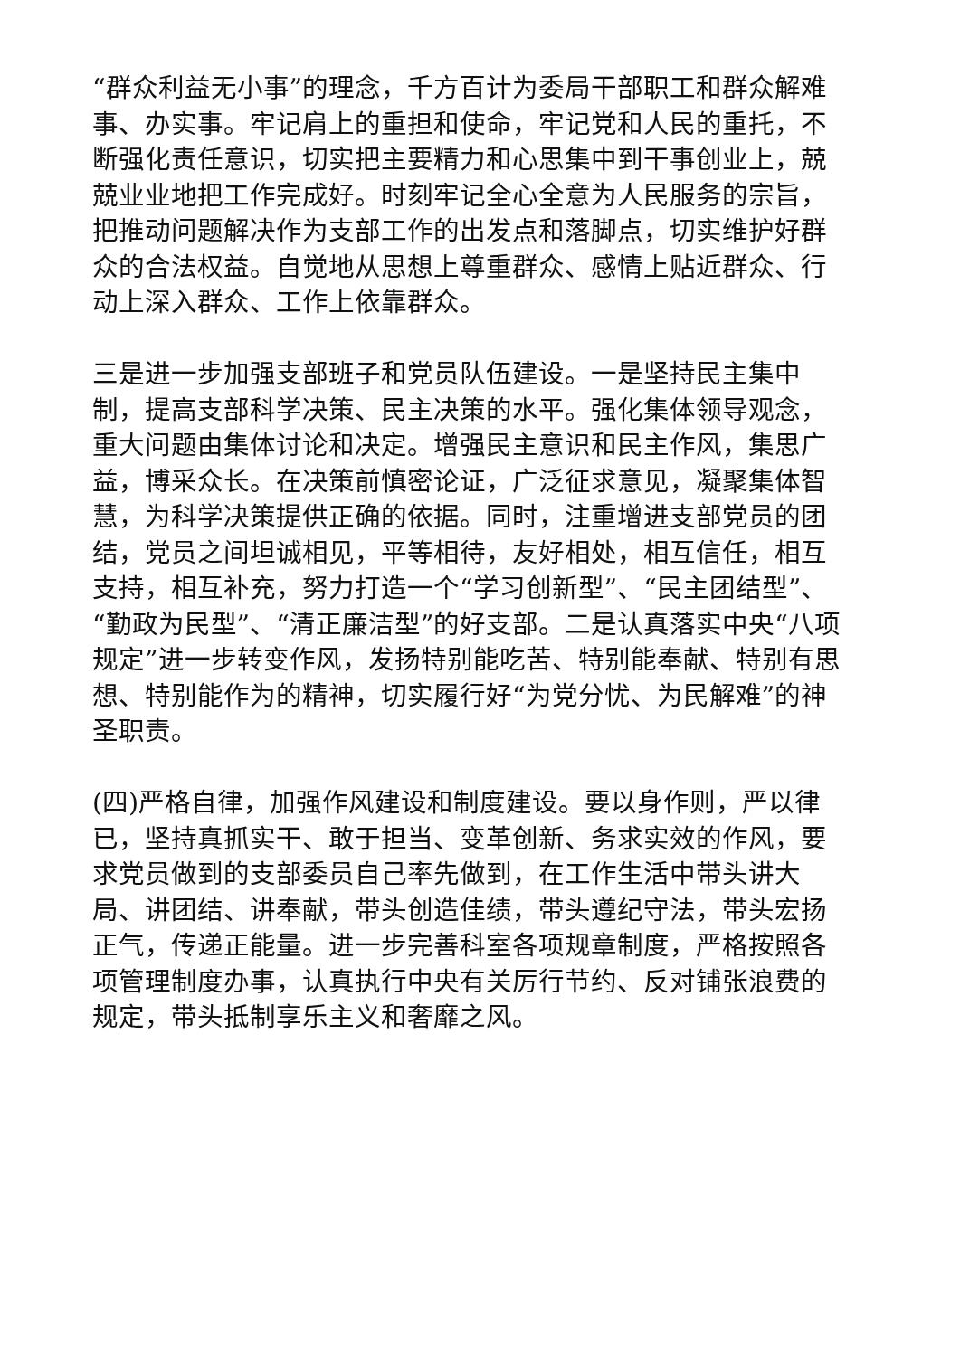“群众利益无小事”的理念，千方百计为委局干部职工和群众解难事、办实事。牢记肩上的重担和使命，牢记党和人民的重托，不断强化责任意识，切实把主要精力和心思集中到干事创业上，兢兢业业地把工作完成好。时刻牢记全心全意为人民服务的宗旨，把推动问题解决作为支部工作的出发点和落脚点，切实维护好群众的合法权益。自觉地从思想上尊重群众、感情上贴近群众、行动上深入群众、工作上依靠群众。
三是进一步加强支部班子和党员队伍建设。一是坚持民主集中制，提高支部科学决策、民主决策的水平。强化集体领导观念，重大问题由集体讨论和决定。增强民主意识和民主作风，集思广益，博采众长。在决策前慎密论证，广泛征求意见，凝聚集体智慧，为科学决策提供正确的依据。同时，注重增进支部党员的团结，党员之间坦诚相见，平等相待，友好相处，相互信任，相互支持，相互补充，努力打造一个“学习创新型”、“民主团结型”、“勤政为民型”、“清正廉洁型”的好支部。二是认真落实中央“八项规定”进一步转变作风，发扬特别能吃苦、特别能奉献、特别有思想、特别能作为的精神，切实履行好“为党分忧、为民解难”的神圣职责。
(四)严格自律，加强作风建设和制度建设。要以身作则，严以律已，坚持真抓实干、敢于担当、变革创新、务求实效的作风，要求党员做到的支部委员自己率先做到，在工作生活中带头讲大局、讲团结、讲奉献，带头创造佳绩，带头遵纪守法，带头宏扬正气，传递正能量。进一步完善科室各项规章制度，严格按照各项管理制度办事，认真执行中央有关厉行节约、反对铺张浪费的规定，带头抵制享乐主义和奢靡之风。